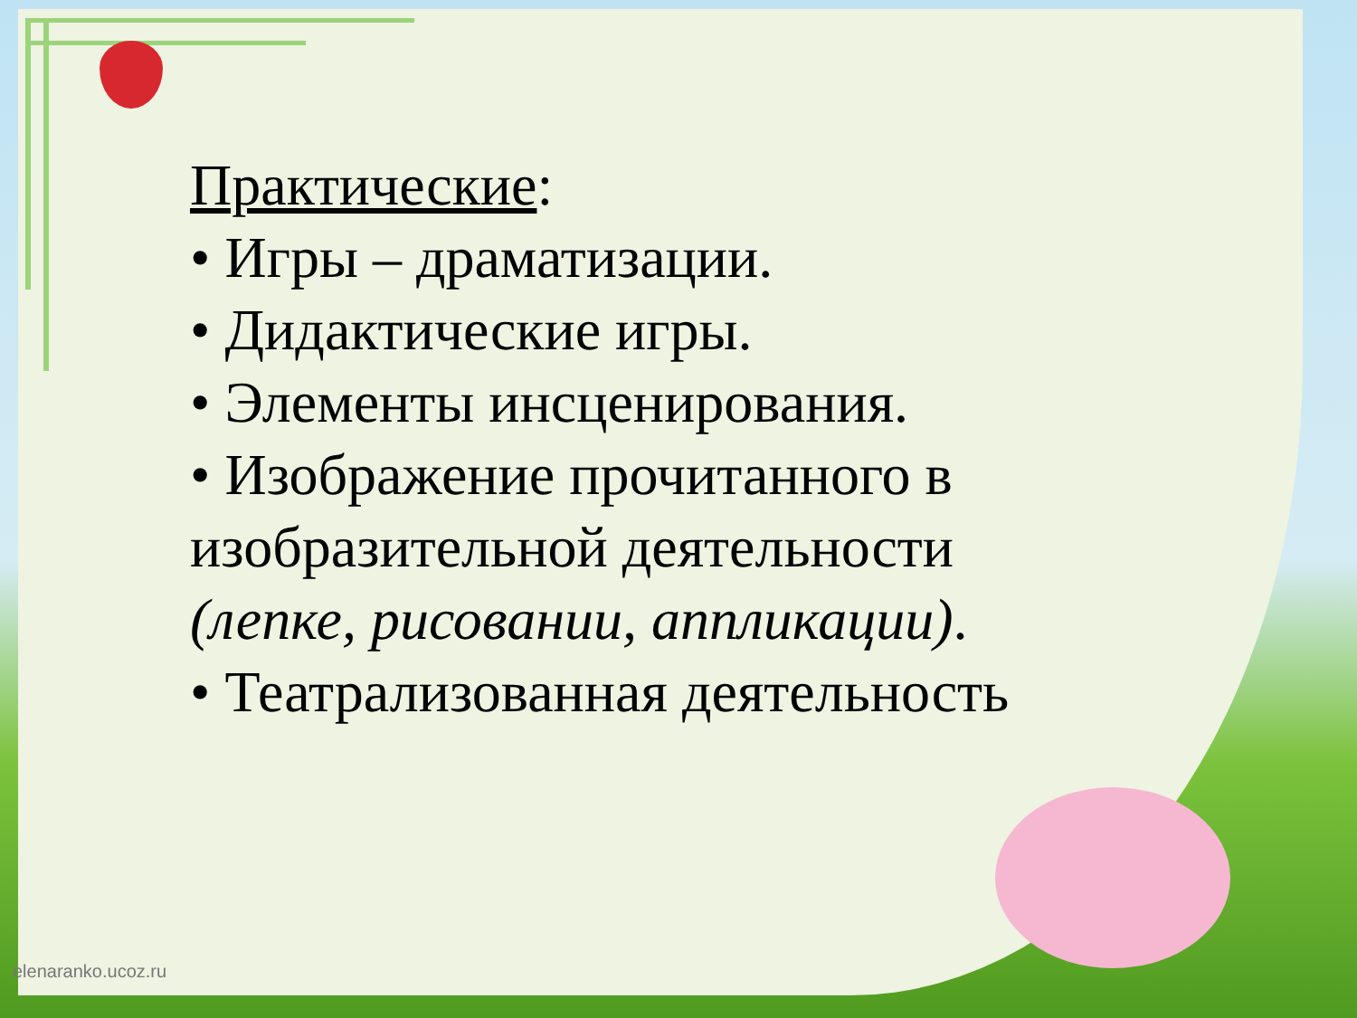Практические:
• Игры – драматизации.
• Дидактические игры.
• Элементы инсценирования.
• Изображение прочитанного в изобразительной деятельности (лепке, рисовании, аппликации).
• Театрализованная деятельность
elenaranko.ucoz.ru